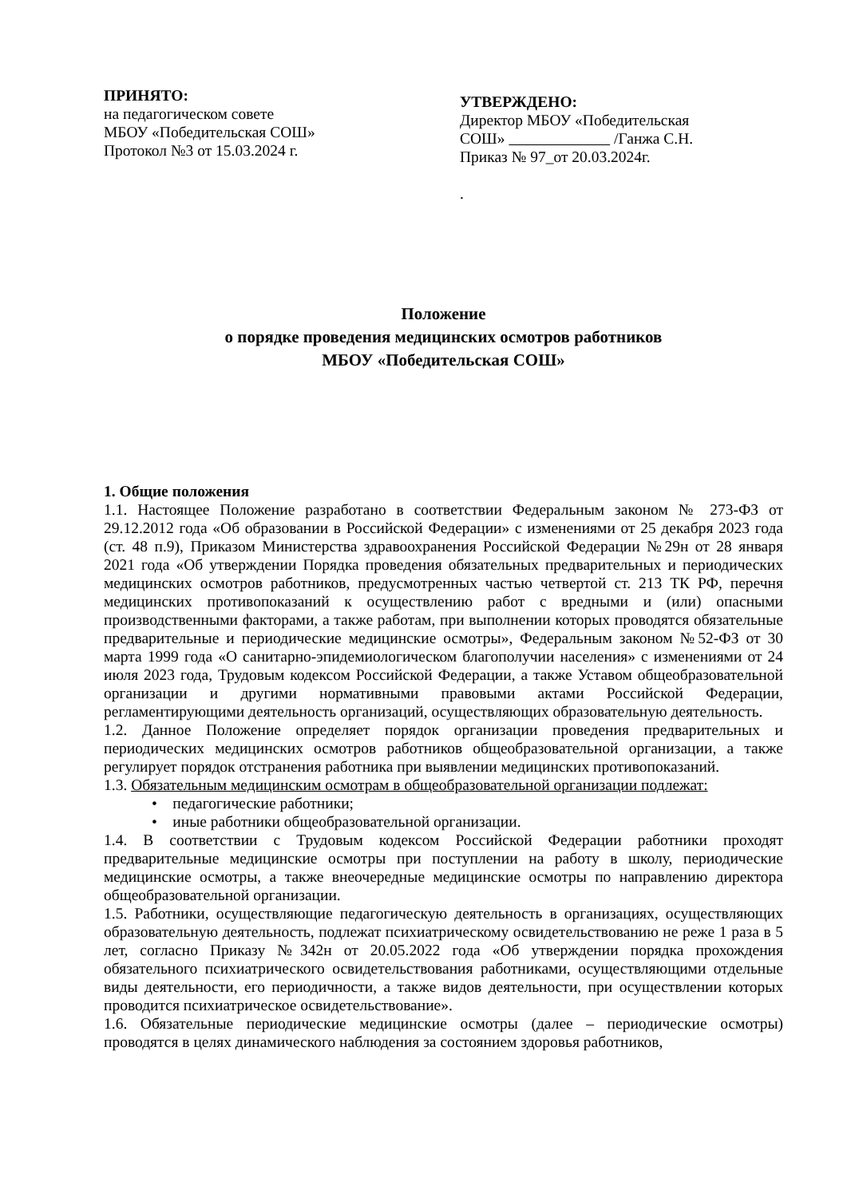ПРИНЯТО:
на педагогическом совете
МБОУ «Победительская СОШ»
Протокол №3 от 15.03.2024 г.
УТВЕРЖДЕНО:
Директор МБОУ «Победительская СОШ» /Ганжа С.Н.
Приказ № 97_от 20.03.2024г.
.
Положение
о порядке проведения медицинских осмотров работников
МБОУ «Победительская СОШ»
1. Общие положения
1.1. Настоящее Положение разработано в соответствии Федеральным законом № 273-ФЗ от 29.12.2012 года «Об образовании в Российской Федерации» с изменениями от 25 декабря 2023 года (ст. 48 п.9), Приказом Министерства здравоохранения Российской Федерации №29н от 28 января 2021 года «Об утверждении Порядка проведения обязательных предварительных и периодических медицинских осмотров работников, предусмотренных частью четвертой ст. 213 ТК РФ, перечня медицинских противопоказаний к осуществлению работ с вредными и (или) опасными производственными факторами, а также работам, при выполнении которых проводятся обязательные предварительные и периодические медицинские осмотры», Федеральным законом №52-ФЗ от 30 марта 1999 года «О санитарно-эпидемиологическом благополучии населения» с изменениями от 24 июля 2023 года, Трудовым кодексом Российской Федерации, а также Уставом общеобразовательной организации и другими нормативными правовыми актами Российской Федерации, регламентирующими деятельность организаций, осуществляющих образовательную деятельность.
1.2. Данное Положение определяет порядок организации проведения предварительных и периодических медицинских осмотров работников общеобразовательной организации, а также регулирует порядок отстранения работника при выявлении медицинских противопоказаний.
1.3. Обязательным медицинским осмотрам в общеобразовательной организации подлежат:
• педагогические работники;
• иные работники общеобразовательной организации.
1.4. В соответствии с Трудовым кодексом Российской Федерации работники проходят предварительные медицинские осмотры при поступлении на работу в школу, периодические медицинские осмотры, а также внеочередные медицинские осмотры по направлению директора общеобразовательной организации.
1.5. Работники, осуществляющие педагогическую деятельность в организациях, осуществляющих образовательную деятельность, подлежат психиатрическому освидетельствованию не реже 1 раза в 5 лет, согласно Приказу №342н от 20.05.2022 года «Об утверждении порядка прохождения обязательного психиатрического освидетельствования работниками, осуществляющими отдельные виды деятельности, его периодичности, а также видов деятельности, при осуществлении которых проводится психиатрическое освидетельствование».
1.6. Обязательные периодические медицинские осмотры (далее – периодические осмотры) проводятся в целях динамического наблюдения за состоянием здоровья работников,